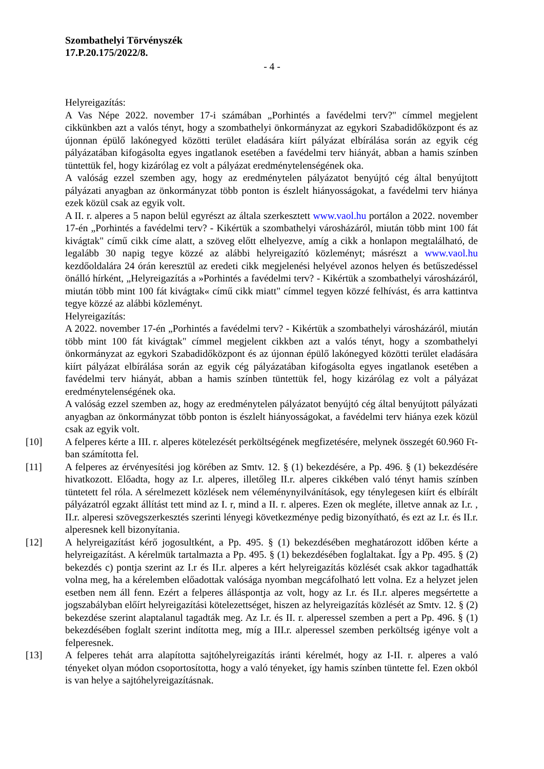Szombathelyi Törvényszék
17.P.20.175/2022/8.
- 4 -
Helyreigazítás:
A Vas Népe 2022. november 17-i számában „Porhintés a favédelmi terv?" címmel megjelent cikkünkben azt a valós tényt, hogy a szombathelyi önkormányzat az egykori Szabadidőközpont és az újonnan épülő lakónegyed közötti terület eladására kiírt pályázat elbírálása során az egyik cég pályázatában kifogásolta egyes ingatlanok esetében a favédelmi terv hiányát, abban a hamis színben tüntettük fel, hogy kizárólag ez volt a pályázat eredménytelenségének oka.
A valóság ezzel szemben agy, hogy az eredménytelen pályázatot benyújtó cég által benyújtott pályázati anyagban az önkormányzat több ponton is észlelt hiányosságokat, a favédelmi terv hiánya ezek közül csak az egyik volt.
A II. r. alperes a 5 napon belül egyrészt az általa szerkesztett www.vaol.hu portálon a 2022. november 17-én „Porhintés a favédelmi terv? - Kikértük a szombathelyi városházáról, miután több mint 100 fát kivágtak" című cikk címe alatt, a szöveg előtt elhelyezve, amíg a cikk a honlapon megtalálható, de legalább 30 napig tegye közzé az alábbi helyreigazító közleményt; másrészt a www.vaol.hu kezdőoldalára 24 órán keresztül az eredeti cikk megjelenési helyével azonos helyen és betűszedéssel önálló hírként, „Helyreigazítás a »Porhintés a favédelmi terv? - Kikértük a szombathelyi városházáról, miután több mint 100 fát kivágtak« című cikk miatt" címmel tegyen közzé felhívást, és arra kattintva tegye közzé az alábbi közleményt.
Helyreigazítás:
A 2022. november 17-én „Porhintés a favédelmi terv? - Kikértük a szombathelyi városházáról, miután több mint 100 fát kivágtak" címmel megjelent cikkben azt a valós tényt, hogy a szombathelyi önkormányzat az egykori Szabadidőközpont és az újonnan épülő lakónegyed közötti terület eladására kiírt pályázat elbírálása során az egyik cég pályázatában kifogásolta egyes ingatlanok esetében a favédelmi terv hiányát, abban a hamis színben tüntettük fel, hogy kizárólag ez volt a pályázat eredménytelenségének oka.
A valóság ezzel szemben az, hogy az eredménytelen pályázatot benyújtó cég által benyújtott pályázati anyagban az önkormányzat több ponton is észlelt hiányosságokat, a favédelmi terv hiánya ezek közül csak az egyik volt.
[10] A felperes kérte a III. r. alperes kötelezését perköltségének megfizetésére, melynek összegét 60.960 Ft-ban számította fel.
[11] A felperes az érvényesítési jog körében az Smtv. 12. § (1) bekezdésére, a Pp. 496. § (1) bekezdésére hivatkozott. Előadta, hogy az I.r. alperes, illetőleg II.r. alperes cikkében való tényt hamis színben tüntetett fel róla. A sérelmezett közlések nem véleménynyilvánítások, egy ténylegesen kiírt és elbírált pályázatról egzakt állítást tett mind az I. r, mind a II. r. alperes. Ezen ok megléte, illetve annak az I.r. , II.r. alperesi szövegszerkesztés szerinti lényegi következménye pedig bizonyítható, és ezt az I.r. és II.r. alperesnek kell bizonyítania.
[12] A helyreigazítást kérő jogosultként, a Pp. 495. § (1) bekezdésében meghatározott időben kérte a helyreigazítást. A kérelmük tartalmazta a Pp. 495. § (1) bekezdésében foglaltakat. Így a Pp. 495. § (2) bekezdés c) pontja szerint az I.r és II.r. alperes a kért helyreigazítás közlését csak akkor tagadhatták volna meg, ha a kérelemben előadottak valósága nyomban megcáfolható lett volna. Ez a helyzet jelen esetben nem áll fenn. Ezért a felperes álláspontja az volt, hogy az I.r. és II.r. alperes megsértette a jogszabályban előírt helyreigazítási kötelezettséget, hiszen az helyreigazítás közlését az Smtv. 12. § (2) bekezdése szerint alaptalanul tagadták meg. Az I.r. és II. r. alperessel szemben a pert a Pp. 496. § (1) bekezdésében foglalt szerint indította meg, míg a III.r. alperessel szemben perköltség igénye volt a felperesnek.
[13] A felperes tehát arra alapította sajtóhelyreigazítás iránti kérelmét, hogy az I-II. r. alperes a való tényeket olyan módon csoportosította, hogy a való tényeket, így hamis színben tüntette fel. Ezen okból is van helye a sajtóhelyreigazításnak.